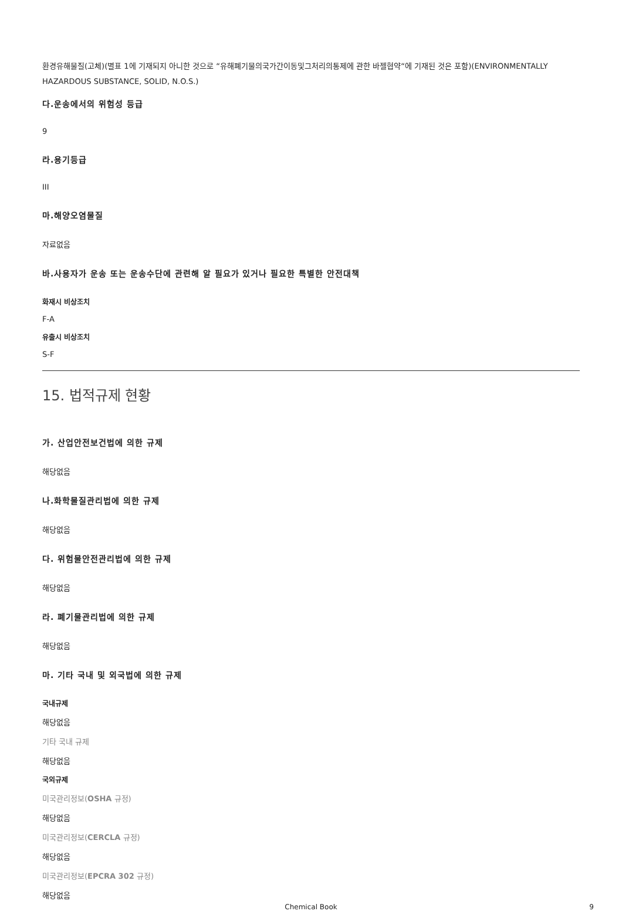환경유해물질(고체)(별표 1에 기재되지 아니한 것으로 “유해폐기물의국가간이동및그처리의통제에 관한 바젤협약“에 기재된 것은 포함)(ENVIRONMENTALLY HAZARDOUS SUBSTANCE, SOLID, N.O.S.)
다.운송에서의 위험성 등급
9
라.용기등급
III
마.해양오염물질
자료없음
바.사용자가 운송 또는 운송수단에 관련해 알 필요가 있거나 필요한 특별한 안전대책
화재시 비상조치
F-A
유출시 비상조치
S-F
15. 법적규제 현황
가. 산업안전보건법에 의한 규제
해당없음
나.화학물질관리법에 의한 규제
해당없음
다. 위험물안전관리법에 의한 규제
해당없음
라. 폐기물관리법에 의한 규제
해당없음
마. 기타 국내 및 외국법에 의한 규제
국내규제
해당없음
기타 국내 규제
해당없음
국외규제
미국관리정보(OSHA 규정)
해당없음
미국관리정보(CERCLA 규정)
해당없음
미국관리정보(EPCRA 302 규정)
해당없음
Chemical Book 9